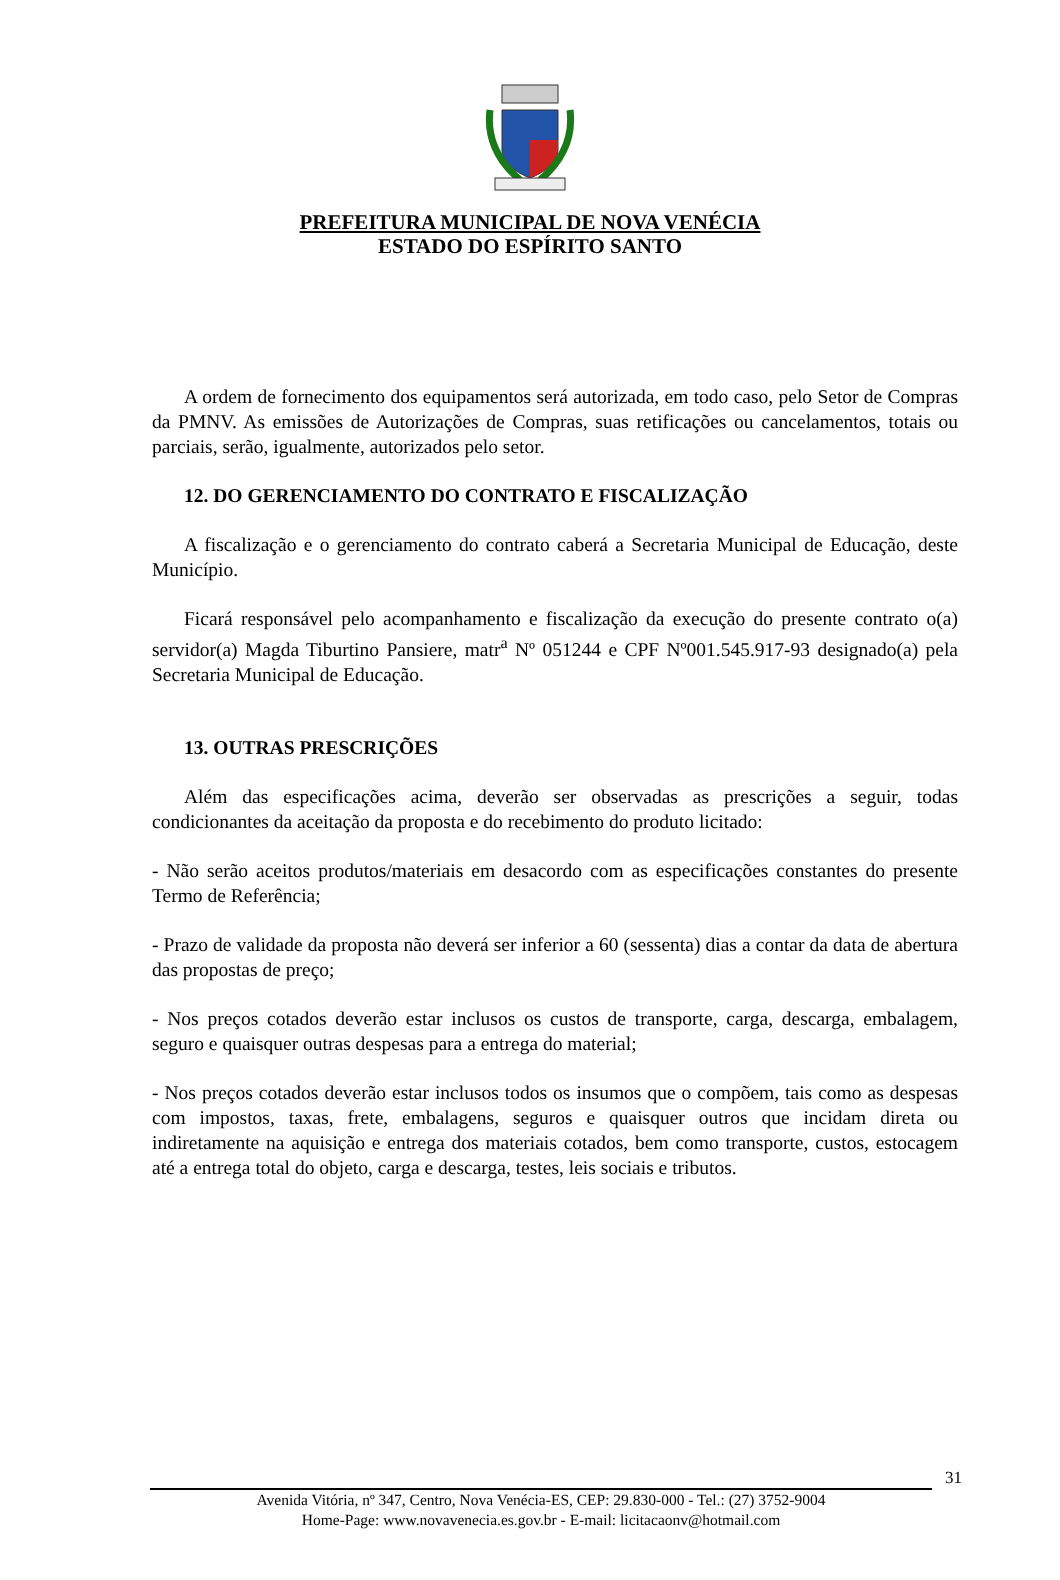PREFEITURA MUNICIPAL DE NOVA VENÉCIA
ESTADO DO ESPÍRITO SANTO
A ordem de fornecimento dos equipamentos será autorizada, em todo caso, pelo Setor de Compras da PMNV. As emissões de Autorizações de Compras, suas retificações ou cancelamentos, totais ou parciais, serão, igualmente, autorizados pelo setor.
12. DO GERENCIAMENTO DO CONTRATO E FISCALIZAÇÃO
A fiscalização e o gerenciamento do contrato caberá a Secretaria Municipal de Educação, deste Município.
Ficará responsável pelo acompanhamento e fiscalização da execução do presente contrato o(a) servidor(a) Magda Tiburtino Pansiere, matr<sup>a</sup> Nº 051244 e CPF Nº001.545.917-93 designado(a) pela Secretaria Municipal de Educação.
13. OUTRAS PRESCRIÇÕES
Além das especificações acima, deverão ser observadas as prescrições a seguir, todas condicionantes da aceitação da proposta e do recebimento do produto licitado:
- Não serão aceitos produtos/materiais em desacordo com as especificações constantes do presente Termo de Referência;
- Prazo de validade da proposta não deverá ser inferior a 60 (sessenta) dias a contar da data de abertura das propostas de preço;
- Nos preços cotados deverão estar inclusos os custos de transporte, carga, descarga, embalagem, seguro e quaisquer outras despesas para a entrega do material;
- Nos preços cotados deverão estar inclusos todos os insumos que o compõem, tais como as despesas com impostos, taxas, frete, embalagens, seguros e quaisquer outros que incidam direta ou indiretamente na aquisição e entrega dos materiais cotados, bem como transporte, custos, estocagem até a entrega total do objeto, carga e descarga, testes, leis sociais e tributos.
31
Avenida Vitória, nº 347, Centro, Nova Venécia-ES, CEP: 29.830-000 - Tel.: (27) 3752-9004
Home-Page: www.novavenecia.es.gov.br - E-mail: licitacaonv@hotmail.com